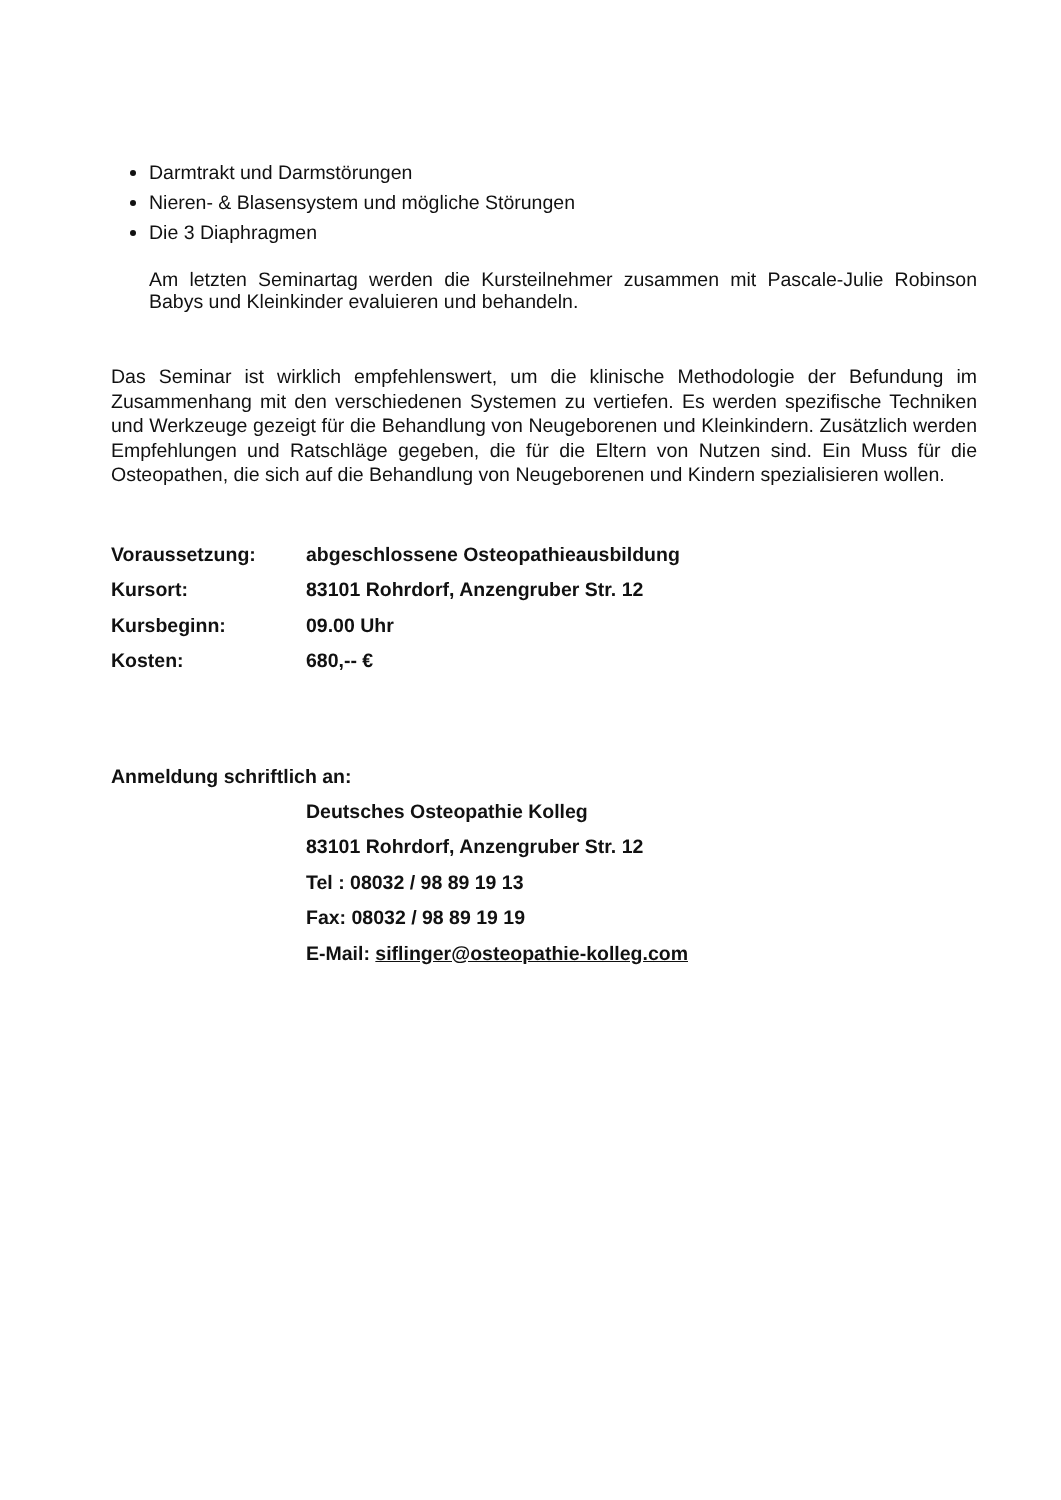Darmtrakt und Darmstörungen
Nieren- & Blasensystem und mögliche Störungen
Die 3 Diaphragmen
Am letzten Seminartag werden die Kursteilnehmer zusammen mit Pascale-Julie Robinson Babys und Kleinkinder evaluieren und behandeln.
Das Seminar ist wirklich empfehlenswert, um die klinische Methodologie der Befundung im Zusammenhang mit den verschiedenen Systemen zu vertiefen. Es werden spezifische Techniken und Werkzeuge gezeigt für die Behandlung von Neugeborenen und Kleinkindern. Zusätzlich werden Empfehlungen und Ratschläge gegeben, die für die Eltern von Nutzen sind. Ein Muss für die Osteopathen, die sich auf die Behandlung von Neugeborenen und Kindern spezialisieren wollen.
Voraussetzung: abgeschlossene Osteopathieausbildung
Kursort: 83101 Rohrdorf, Anzengruber Str. 12
Kursbeginn: 09.00 Uhr
Kosten: 680,-- €
Anmeldung schriftlich an:
Deutsches Osteopathie Kolleg
83101 Rohrdorf, Anzengruber Str. 12
Tel : 08032 / 98 89 19 13
Fax: 08032 / 98 89 19 19
E-Mail: siflinger@osteopathie-kolleg.com